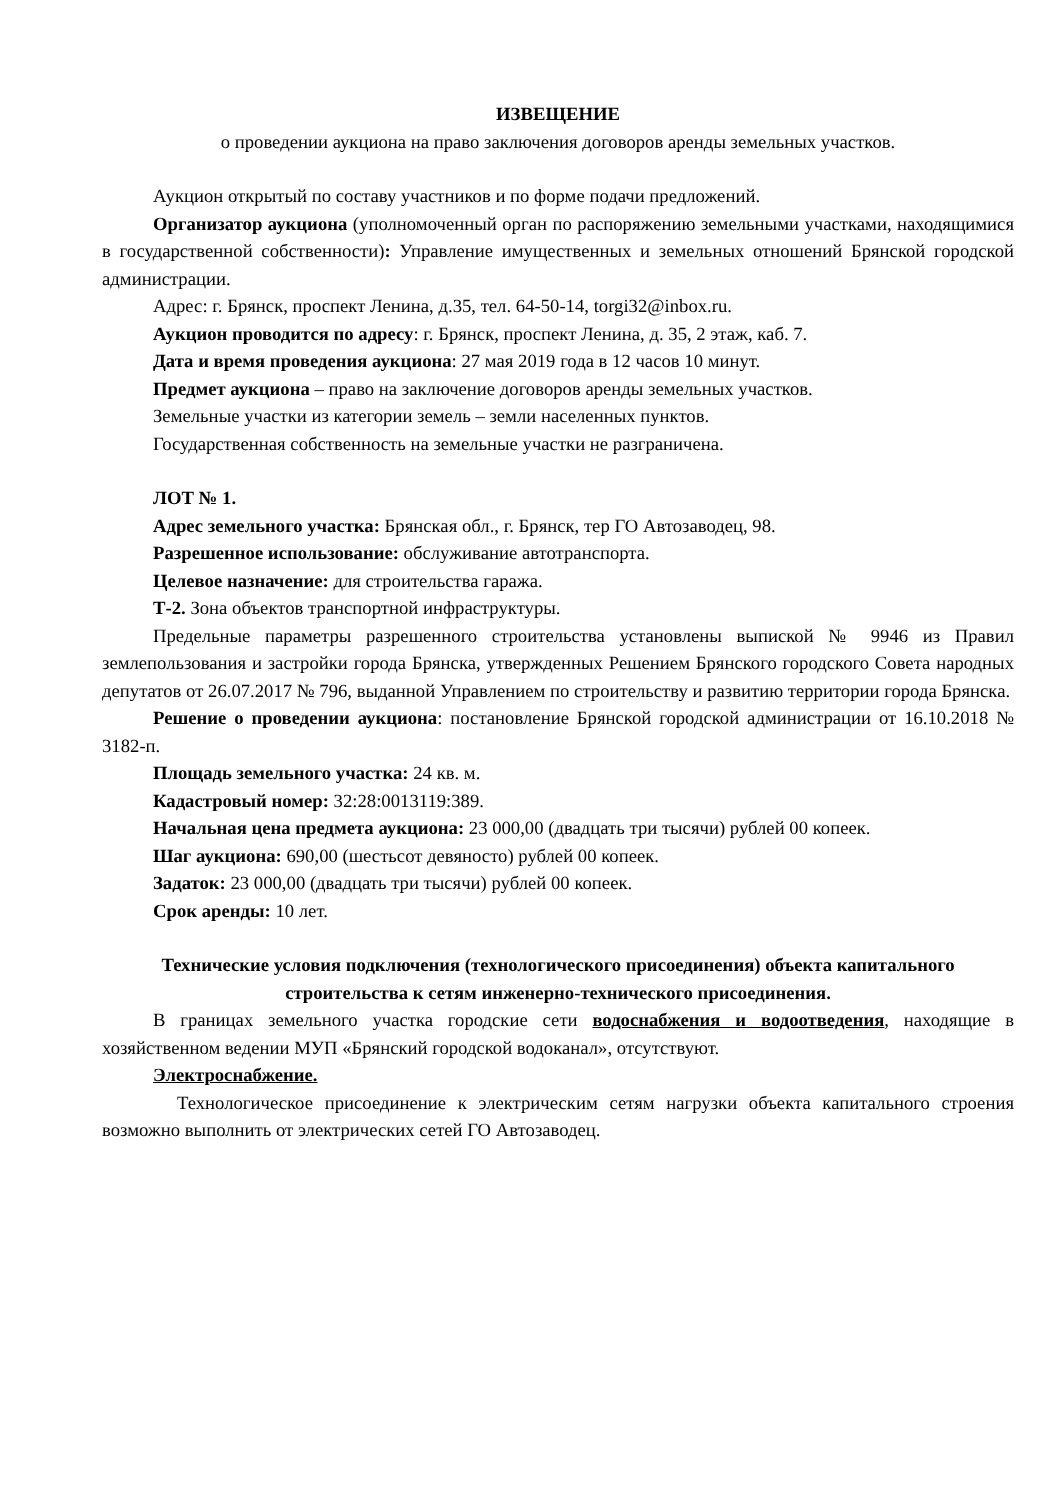ИЗВЕЩЕНИЕ
о проведении аукциона на право заключения договоров аренды земельных участков.
Аукцион открытый по составу участников и по форме подачи предложений.
Организатор аукциона (уполномоченный орган по распоряжению земельными участками, находящимися в государственной собственности): Управление имущественных и земельных отношений Брянской городской администрации.
Адрес: г. Брянск, проспект Ленина, д.35, тел. 64-50-14, torgi32@inbox.ru.
Аукцион проводится по адресу: г. Брянск, проспект Ленина, д. 35, 2 этаж, каб. 7.
Дата и время проведения аукциона: 27 мая 2019 года в 12 часов 10 минут.
Предмет аукциона – право на заключение договоров аренды земельных участков.
Земельные участки из категории земель – земли населенных пунктов.
Государственная собственность на земельные участки не разграничена.
ЛОТ № 1.
Адрес земельного участка: Брянская обл., г. Брянск, тер ГО Автозаводец, 98.
Разрешенное использование: обслуживание автотранспорта.
Целевое назначение: для строительства гаража.
Т-2. Зона объектов транспортной инфраструктуры.
Предельные параметры разрешенного строительства установлены выпиской № 9946 из Правил землепользования и застройки города Брянска, утвержденных Решением Брянского городского Совета народных депутатов от 26.07.2017 № 796, выданной Управлением по строительству и развитию территории города Брянска.
Решение о проведении аукциона: постановление Брянской городской администрации от 16.10.2018 № 3182-п.
Площадь земельного участка: 24 кв. м.
Кадастровый номер: 32:28:0013119:389.
Начальная цена предмета аукциона: 23 000,00 (двадцать три тысячи) рублей 00 копеек.
Шаг аукциона: 690,00 (шестьсот девяносто) рублей 00 копеек.
Задаток: 23 000,00 (двадцать три тысячи) рублей 00 копеек.
Срок аренды: 10 лет.
Технические условия подключения (технологического присоединения) объекта капитального строительства к сетям инженерно-технического присоединения.
В границах земельного участка городские сети водоснабжения и водоотведения, находящие в хозяйственном ведении МУП «Брянский городской водоканал», отсутствуют.
Электроснабжение.
Технологическое присоединение к электрическим сетям нагрузки объекта капитального строения возможно выполнить от электрических сетей ГО Автозаводец.